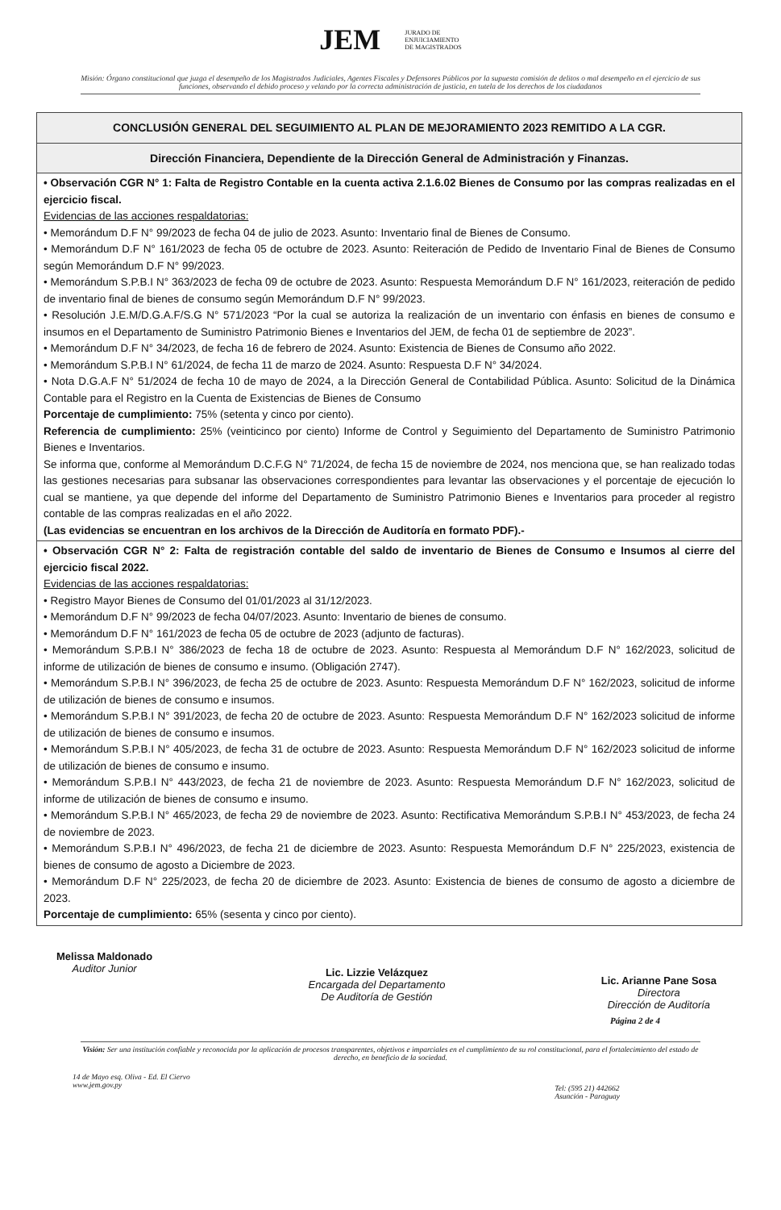JEM JURADO DE
ENJUICIAMIENTO
DE MAGISTRADOS
Misión: Órgano constitucional que juzga el desempeño de los Magistrados Judiciales, Agentes Fiscales y Defensores Públicos por la supuesta comisión de delitos o mal desempeño en el ejercicio de sus funciones, observando el debido proceso y velando por la correcta administración de justicia, en tutela de los derechos de los ciudadanos
| CONCLUSIÓN GENERAL DEL SEGUIMIENTO AL PLAN DE MEJORAMIENTO 2023 REMITIDO A LA CGR. |
| --- |
| Dirección Financiera, Dependiente de la Dirección General de Administración y Finanzas. |
| • Observación CGR N° 1: Falta de Registro Contable en la cuenta activa 2.1.6.02 Bienes de Consumo por las compras realizadas en el ejercicio fiscal. Evidencias de las acciones respaldatorias: • Memorándum D.F N° 99/2023 de fecha 04 de julio de 2023. Asunto: Inventario final de Bienes de Consumo. • Memorándum D.F N° 161/2023 de fecha 05 de octubre de 2023. Asunto: Reiteración de Pedido de Inventario Final de Bienes de Consumo según Memorándum D.F N° 99/2023. • Memorándum S.P.B.I N° 363/2023 de fecha 09 de octubre de 2023. Asunto: Respuesta Memorándum D.F N° 161/2023, reiteración de pedido de inventario final de bienes de consumo según Memorándum D.F N° 99/2023. • Resolución J.E.M/D.G.A.F/S.G N° 571/2023 “Por la cual se autoriza la realización de un inventario con énfasis en bienes de consumo e insumos en el Departamento de Suministro Patrimonio Bienes e Inventarios del JEM, de fecha 01 de septiembre de 2023”. • Memorándum D.F N° 34/2023, de fecha 16 de febrero de 2024. Asunto: Existencia de Bienes de Consumo año 2022. • Memorándum S.P.B.I N° 61/2024, de fecha 11 de marzo de 2024. Asunto: Respuesta D.F N° 34/2024. • Nota D.G.A.F N° 51/2024 de fecha 10 de mayo de 2024, a la Dirección General de Contabilidad Pública. Asunto: Solicitud de la Dinámica Contable para el Registro en la Cuenta de Existencias de Bienes de Consumo Porcentaje de cumplimiento: 75% (setenta y cinco por ciento). Referencia de cumplimiento: 25% (veinticinco por ciento) Informe de Control y Seguimiento del Departamento de Suministro Patrimonio Bienes e Inventarios. Se informa que, conforme al Memorándum D.C.F.G N° 71/2024, de fecha 15 de noviembre de 2024, nos menciona que, se han realizado todas las gestiones necesarias para subsanar las observaciones correspondientes para levantar las observaciones y el porcentaje de ejecución lo cual se mantiene, ya que depende del informe del Departamento de Suministro Patrimonio Bienes e Inventarios para proceder al registro contable de las compras realizadas en el año 2022. (Las evidencias se encuentran en los archivos de la Dirección de Auditoría en formato PDF).- |
| • Observación CGR N° 2: Falta de registración contable del saldo de inventario de Bienes de Consumo e Insumos al cierre del ejercicio fiscal 2022. Evidencias de las acciones respaldatorias: • Registro Mayor Bienes de Consumo del 01/01/2023 al 31/12/2023. • Memorándum D.F N° 99/2023 de fecha 04/07/2023. Asunto: Inventario de bienes de consumo. • Memorándum D.F N° 161/2023 de fecha 05 de octubre de 2023 (adjunto de facturas). • Memorándum S.P.B.I N° 386/2023 de fecha 18 de octubre de 2023. Asunto: Respuesta al Memorándum D.F N° 162/2023, solicitud de informe de utilización de bienes de consumo e insumo. (Obligación 2747). • Memorándum S.P.B.I N° 396/2023, de fecha 25 de octubre de 2023. Asunto: Respuesta Memorándum D.F N° 162/2023, solicitud de informe de utilización de bienes de consumo e insumos. • Memorándum S.P.B.I N° 391/2023, de fecha 20 de octubre de 2023. Asunto: Respuesta Memorándum D.F N° 162/2023 solicitud de informe de utilización de bienes de consumo e insumos. • Memorándum S.P.B.I N° 405/2023, de fecha 31 de octubre de 2023. Asunto: Respuesta Memorándum D.F N° 162/2023 solicitud de informe de utilización de bienes de consumo e insumo. • Memorándum S.P.B.I N° 443/2023, de fecha 21 de noviembre de 2023. Asunto: Respuesta Memorándum D.F N° 162/2023, solicitud de informe de utilización de bienes de consumo e insumo. • Memorándum S.P.B.I N° 465/2023, de fecha 29 de noviembre de 2023. Asunto: Rectificativa Memorándum S.P.B.I N° 453/2023, de fecha 24 de noviembre de 2023. • Memorándum S.P.B.I N° 496/2023, de fecha 21 de diciembre de 2023. Asunto: Respuesta Memorándum D.F N° 225/2023, existencia de bienes de consumo de agosto a Diciembre de 2023. • Memorándum D.F N° 225/2023, de fecha 20 de diciembre de 2023. Asunto: Existencia de bienes de consumo de agosto a diciembre de 2023. Porcentaje de cumplimiento: 65% (sesenta y cinco por ciento). |
Melissa Maldonado
Auditor Junior
Lic. Lizzie Velázquez
Encargada del Departamento
De Auditoría de Gestión
Lic. Arianne Pane Sosa
Directora
Dirección de Auditoría
Página 2 de 4
Visión: Ser una institución confiable y reconocida por la aplicación de procesos transparentes, objetivos e imparciales en el cumplimiento de su rol constitucional, para el fortalecimiento del estado de derecho, en beneficio de la sociedad.
14 de Mayo esq. Oliva - Ed. El Ciervo
www.jem.gov.py
Tel: (595 21) 442662
Asunción - Paraguay